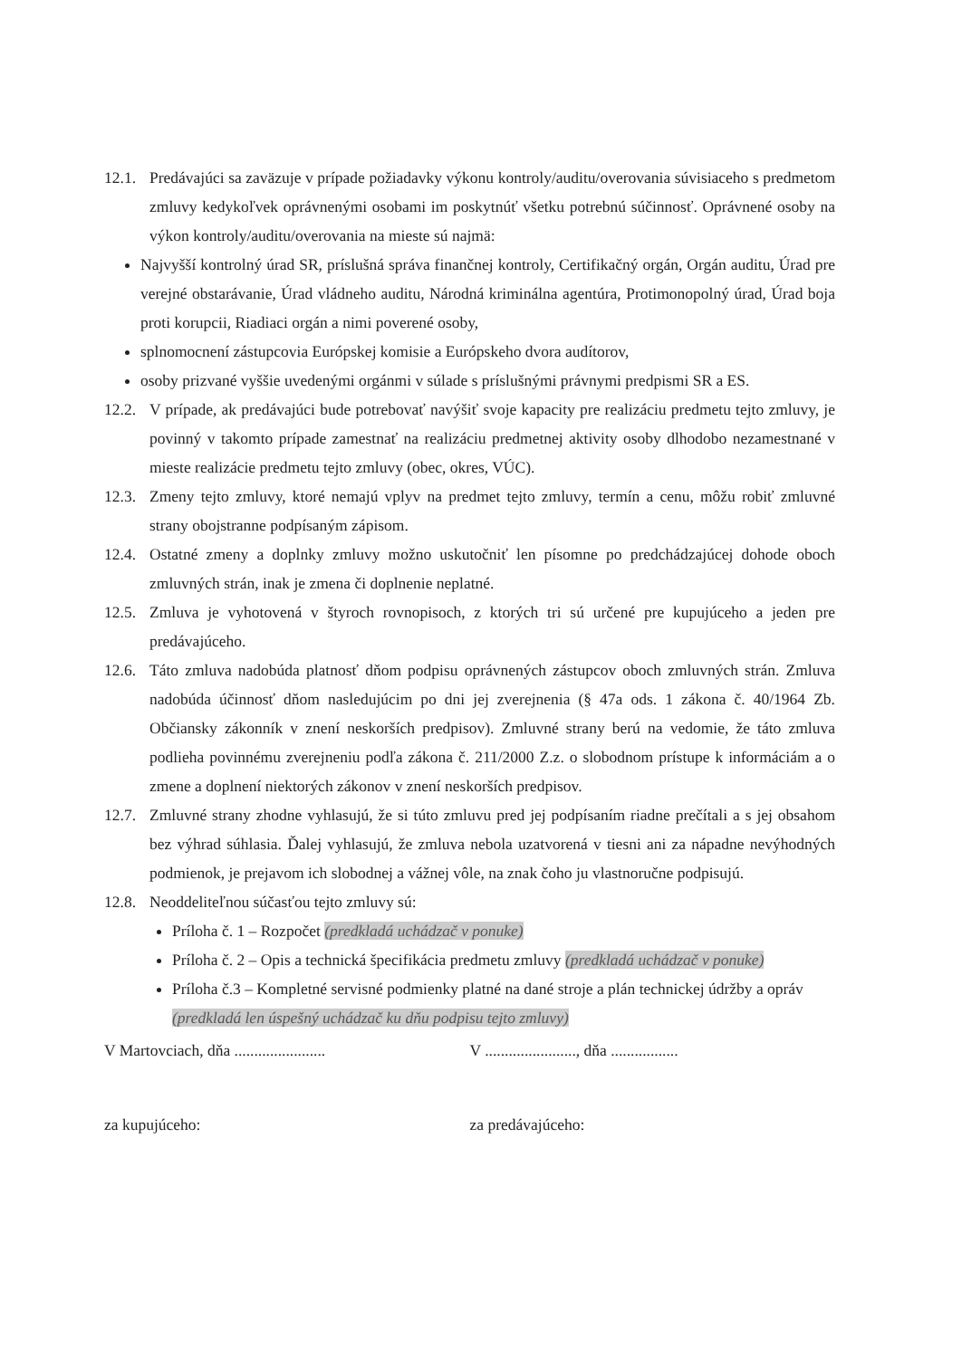12.1.
Predávajúci sa zaväzuje v prípade požiadavky výkonu kontroly/auditu/overovania súvisiaceho s predmetom zmluvy kedykoľvek oprávnenými osobami im poskytnúť všetku potrebnú súčinnosť. Oprávnené osoby na výkon kontroly/auditu/overovania na mieste sú najmä:
Najvyšší kontrolný úrad SR, príslušná správa finančnej kontroly, Certifikačný orgán, Orgán auditu, Úrad pre verejné obstarávanie, Úrad vládneho auditu, Národná kriminálna agentúra, Protimonopolný úrad, Úrad boja proti korupcii, Riadiaci orgán a nimi poverené osoby,
splnomocnení zástupcovia Európskej komisie a Európskeho dvora audítorov,
osoby prizvané vyššie uvedenými orgánmi v súlade s príslušnými právnymi predpismi SR a ES.
12.2.
V prípade, ak predávajúci bude potrebovať navýšiť svoje kapacity pre realizáciu predmetu tejto zmluvy, je povinný v takomto prípade zamestnať na realizáciu predmetnej aktivity osoby dlhodobo nezamestnané v mieste realizácie predmetu tejto zmluvy (obec, okres, VÚC).
12.3.
Zmeny tejto zmluvy, ktoré nemajú vplyv na predmet tejto zmluvy, termín a cenu, môžu robiť zmluvné strany obojstranne podpísaným zápisom.
12.4.
Ostatné zmeny a doplnky zmluvy možno uskutočniť len písomne po predchádzajúcej dohode oboch zmluvných strán, inak je zmena či doplnenie neplatné.
12.5.
Zmluva je vyhotovená v štyroch rovnopisoch, z ktorých tri sú určené pre kupujúceho a jeden pre predávajúceho.
12.6.
Táto zmluva nadobúda platnosť dňom podpisu oprávnených zástupcov oboch zmluvných strán. Zmluva nadobúda účinnosť dňom nasledujúcim po dni jej zverejnenia (§ 47a ods. 1 zákona č. 40/1964 Zb. Občiansky zákonník v znení neskorších predpisov). Zmluvné strany berú na vedomie, že táto zmluva podlieha povinnému zverejneniu podľa zákona č. 211/2000 Z.z. o slobodnom prístupe k informáciám a o zmene a doplnení niektorých zákonov v znení neskorších predpisov.
12.7.
Zmluvné strany zhodne vyhlasujú, že si túto zmluvu pred jej podpísaním riadne prečítali a s jej obsahom bez výhrad súhlasia. Ďalej vyhlasujú, že zmluva nebola uzatvorená v tiesni ani za nápadne nevýhodných podmienok, je prejavom ich slobodnej a vážnej vôle, na znak čoho ju vlastnoručne podpisujú.
12.8.
Neoddeliteľnou súčasťou tejto zmluvy sú:
Príloha č. 1 – Rozpočet (predkladá uchádzač v ponuke)
Príloha č. 2 – Opis a technická špecifikácia predmetu zmluvy (predkladá uchádzač v ponuke)
Príloha č.3 – Kompletné servisné podmienky platné na dané stroje a plán technickej údržby a opráv (predkladá len úspešný uchádzač ku dňu podpisu tejto zmluvy)
V Martovciach, dňa .......................
V ......................., dňa .................
za kupujúceho: za predávajúceho: